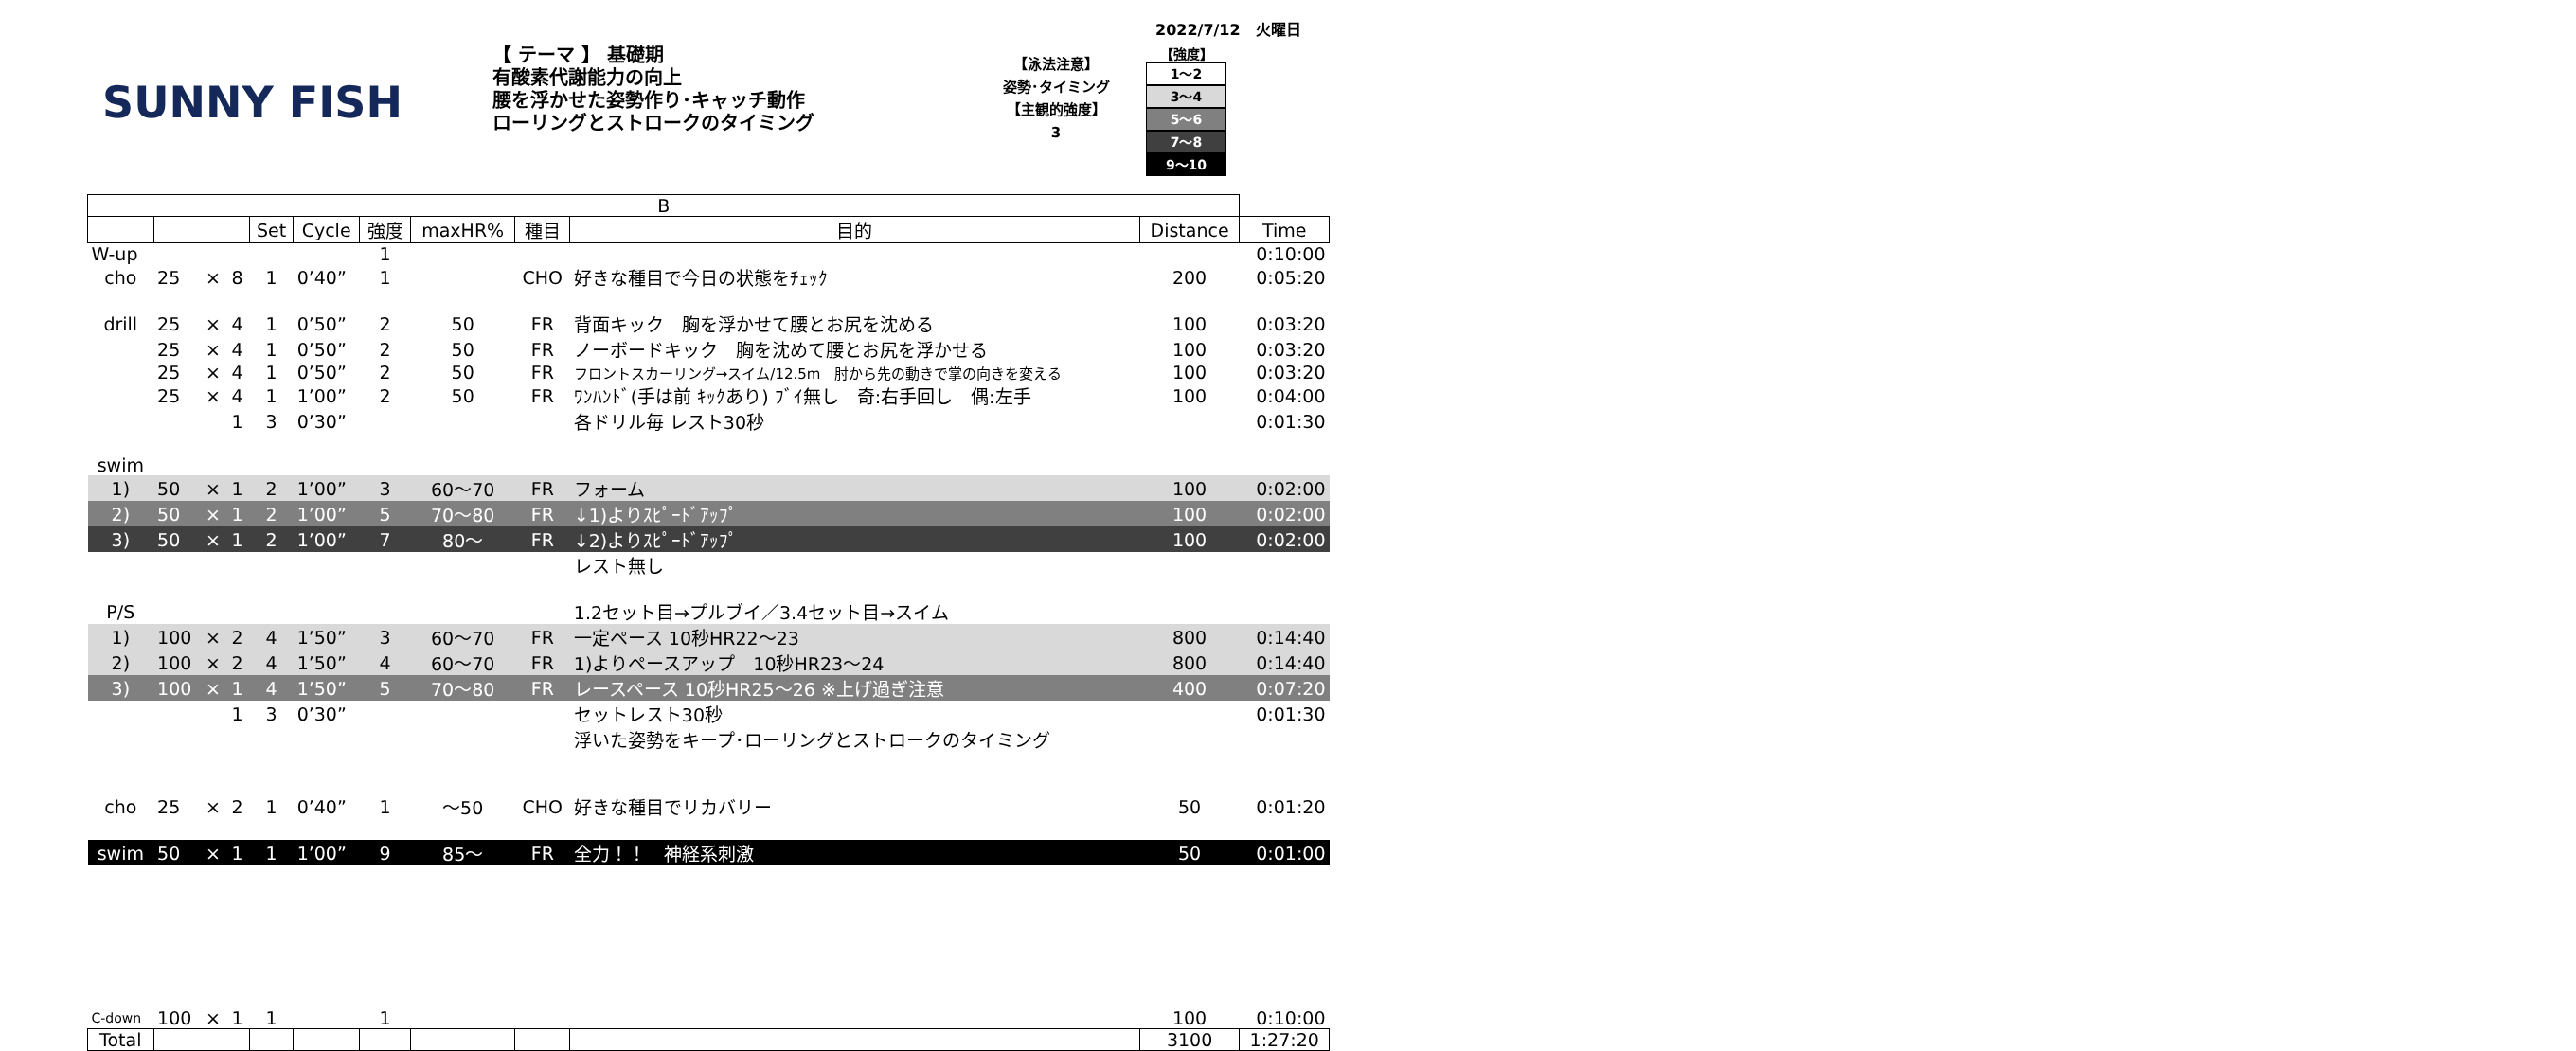2022/7/12　火曜日
SUNNY FISH
【 テーマ 】 基礎期
有酸素代謝能力の向上
腰を浮かせた姿勢作り･キャッチ動作
ローリングとストロークのタイミング
【泳法注意】
姿勢･タイミング
【主観的強度】
3
【強度】
1～2
3～4
5～6
7～8
9～10
| B | | | | | | | | | | | |
| --- | --- | --- | --- | --- | --- | --- | --- | --- | --- | --- | --- |
| | | | | Set | Cycle | 強度 | maxHR% | 種目 | 目的 | Distance | Time |
| W-up | | | | | | 1 | | | | | 0:10:00 |
| cho | 25 | × | 8 | 1 | 0’40” | 1 | | CHO | 好きな種目で今日の状態をﾁｪｯｸ | 200 | 0:05:20 |
| drill | 25 | × | 4 | 1 | 0’50” | 2 | 50 | FR | 背面キック 胸を浮かせて腰とお尻を沈める | 100 | 0:03:20 |
| | 25 | × | 4 | 1 | 0’50” | 2 | 50 | FR | ノーボードキック 胸を沈めて腰とお尻を浮かせる | 100 | 0:03:20 |
| | 25 | × | 4 | 1 | 0’50” | 2 | 50 | FR | フロントスカーリング→スイム/12.5m 肘から先の動きで掌の向きを変える | 100 | 0:03:20 |
| | 25 | × | 4 | 1 | 1’00” | 2 | 50 | FR | ﾜﾝﾊﾝﾄﾞ(手は前 ｷｯｸあり) ﾌﾞｲ無し 奇:右手回し 偶:左手 | 100 | 0:04:00 |
| | | | 1 | 3 | 0’30” | | | | 各ドリル毎 レスト30秒 | | 0:01:30 |
| swim | | | | | | | | | | | |
| 1) | 50 | × | 1 | 2 | 1’00” | 3 | 60～70 | FR | フォーム | 100 | 0:02:00 |
| 2) | 50 | × | 1 | 2 | 1’00” | 5 | 70～80 | FR | ↓1)よりｽﾋﾟｰﾄﾞｱｯﾌﾟ | 100 | 0:02:00 |
| 3) | 50 | × | 1 | 2 | 1’00” | 7 | 80～ | FR | ↓2)よりｽﾋﾟｰﾄﾞｱｯﾌﾟ | 100 | 0:02:00 |
| | | | | | | | | | レスト無し | | |
| P/S | | | | | | | | | 1.2セット目→プルブイ／3.4セット目→スイム | | |
| 1) | 100 | × | 2 | 4 | 1’50” | 3 | 60～70 | FR | 一定ペース 10秒HR22～23 | 800 | 0:14:40 |
| 2) | 100 | × | 2 | 4 | 1’50” | 4 | 60～70 | FR | 1)よりペースアップ 10秒HR23～24 | 800 | 0:14:40 |
| 3) | 100 | × | 1 | 4 | 1’50” | 5 | 70～80 | FR | レースペース 10秒HR25～26 ※上げ過ぎ注意 | 400 | 0:07:20 |
| | | | 1 | 3 | 0’30” | | | | セットレスト30秒 | | 0:01:30 |
| | | | | | | | | | 浮いた姿勢をキープ･ローリングとストロークのタイミング | | |
| cho | 25 | × | 2 | 1 | 0’40” | 1 | ～50 | CHO | 好きな種目でリカバリー | 50 | 0:01:20 |
| swim | 50 | × | 1 | 1 | 1’00” | 9 | 85～ | FR | 全力！！ 神経系刺激 | 50 | 0:01:00 |
| C-down | 100 | × | 1 | 1 | | 1 | | | | 100 | 0:10:00 |
| Total | | | | | | | | | | 3100 | 1:27:20 |